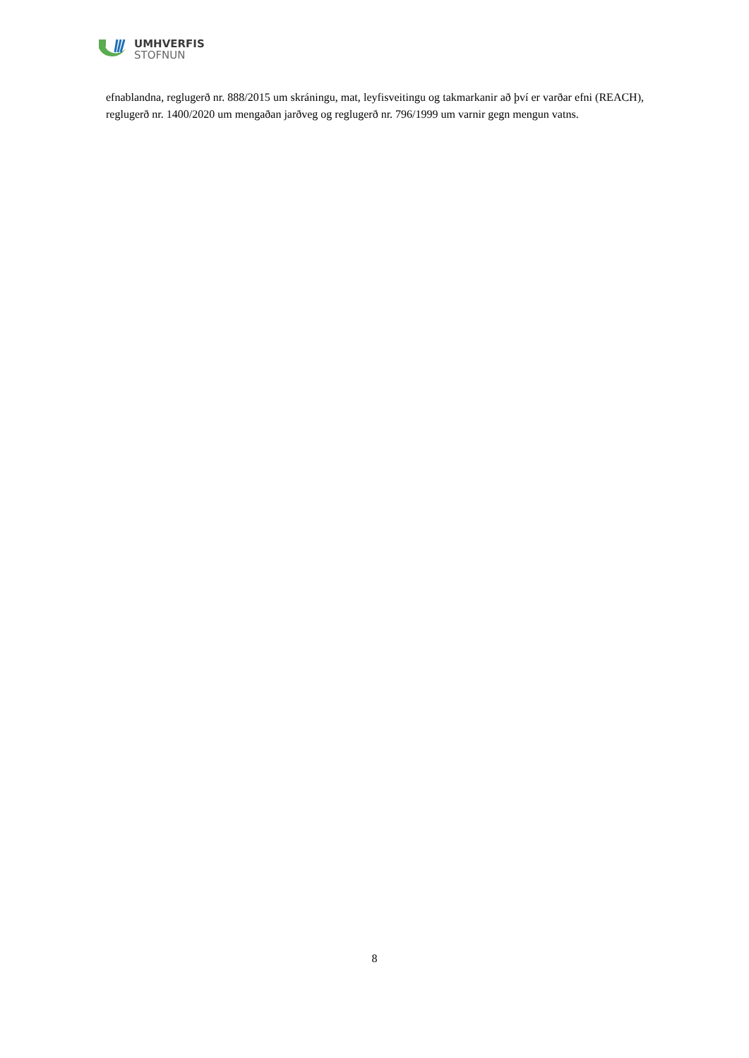UMHVERFIS
STOFNUN
efnablandna, reglugerð nr. 888/2015 um skráningu, mat, leyfisveitingu og takmarkanir að því er varðar efni (REACH), reglugerð nr. 1400/2020 um mengaðan jarðveg og reglugerð nr. 796/1999 um varnir gegn mengun vatns.
8